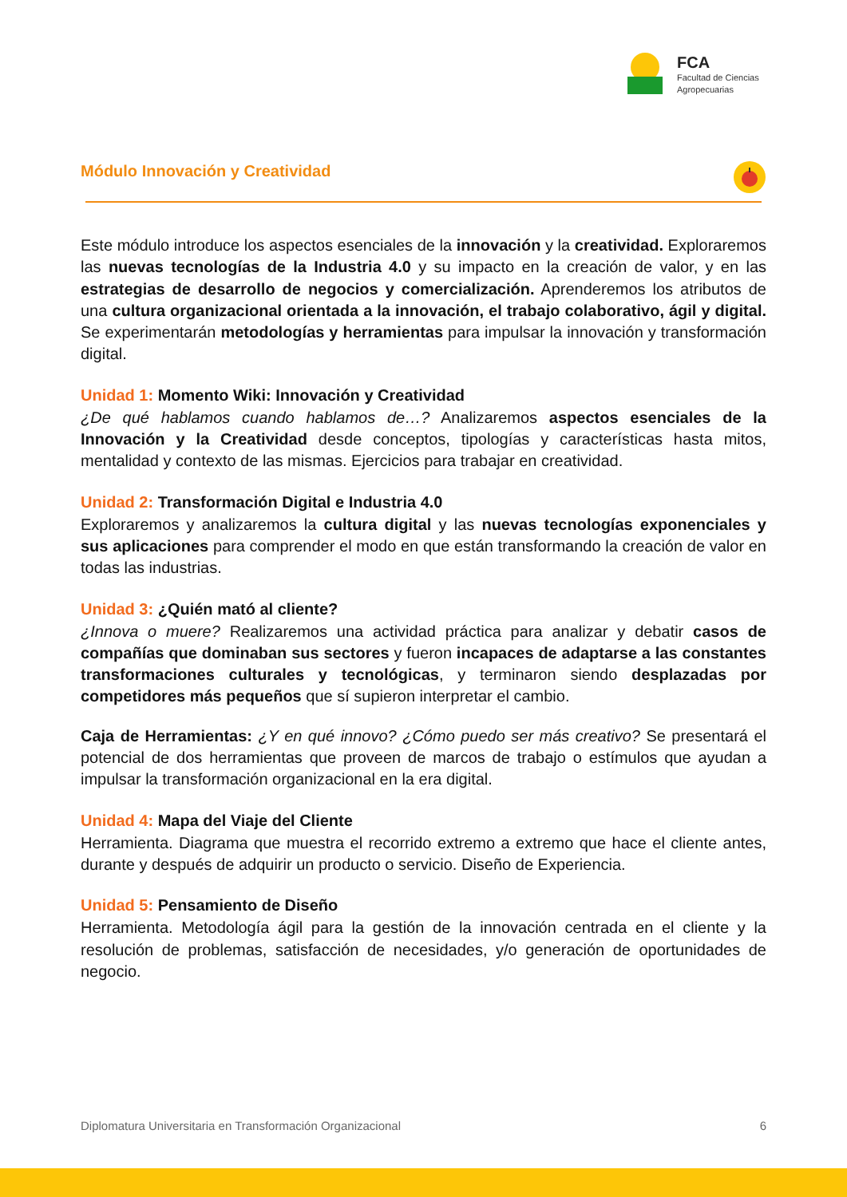FCA
Facultad de Ciencias
Agropecuarias
Módulo Innovación y Creatividad
Este módulo introduce los aspectos esenciales de la innovación y la creatividad. Exploraremos las nuevas tecnologías de la Industria 4.0 y su impacto en la creación de valor, y en las estrategias de desarrollo de negocios y comercialización. Aprenderemos los atributos de una cultura organizacional orientada a la innovación, el trabajo colaborativo, ágil y digital. Se experimentarán metodologías y herramientas para impulsar la innovación y transformación digital.
Unidad 1: Momento Wiki: Innovación y Creatividad
¿De qué hablamos cuando hablamos de…? Analizaremos aspectos esenciales de la Innovación y la Creatividad desde conceptos, tipologías y características hasta mitos, mentalidad y contexto de las mismas. Ejercicios para trabajar en creatividad.
Unidad 2: Transformación Digital e Industria 4.0
Exploraremos y analizaremos la cultura digital y las nuevas tecnologías exponenciales y sus aplicaciones para comprender el modo en que están transformando la creación de valor en todas las industrias.
Unidad 3: ¿Quién mató al cliente?
¿Innova o muere? Realizaremos una actividad práctica para analizar y debatir casos de compañías que dominaban sus sectores y fueron incapaces de adaptarse a las constantes transformaciones culturales y tecnológicas, y terminaron siendo desplazadas por competidores más pequeños que sí supieron interpretar el cambio.
Caja de Herramientas: ¿Y en qué innovo? ¿Cómo puedo ser más creativo? Se presentará el potencial de dos herramientas que proveen de marcos de trabajo o estímulos que ayudan a impulsar la transformación organizacional en la era digital.
Unidad 4: Mapa del Viaje del Cliente
Herramienta. Diagrama que muestra el recorrido extremo a extremo que hace el cliente antes, durante y después de adquirir un producto o servicio. Diseño de Experiencia.
Unidad 5: Pensamiento de Diseño
Herramienta. Metodología ágil para la gestión de la innovación centrada en el cliente y la resolución de problemas, satisfacción de necesidades, y/o generación de oportunidades de negocio.
Diplomatura Universitaria en Transformación Organizacional 6